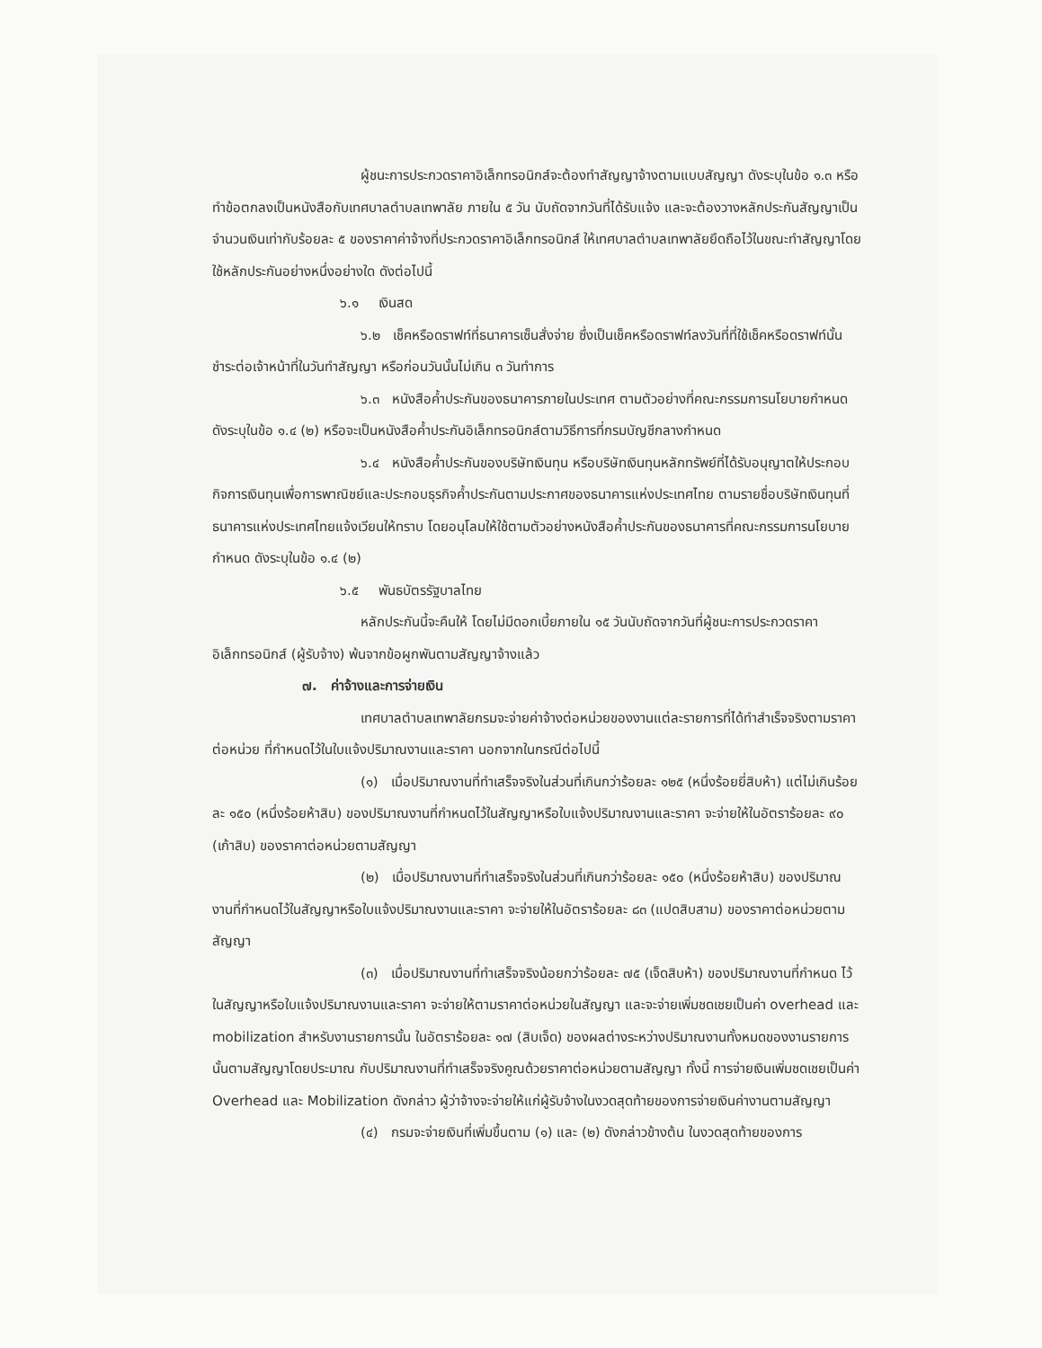ผู้ชนะการประกวดราคาอิเล็กทรอนิกส์จะต้องทำสัญญาจ้างตามแบบสัญญา ดังระบุในข้อ ๑.๓ หรือทำข้อตกลงเป็นหนังสือกับเทศบาลตำบลเทพาลัย ภายใน ๕ วัน นับถัดจากวันที่ได้รับแจ้ง และจะต้องวางหลักประกันสัญญาเป็นจำนวนเงินเท่ากับร้อยละ ๕ ของราคาค่าจ้างที่ประกวดราคาอิเล็กทรอนิกส์ ให้เทศบาลตำบลเทพาลัยยึดถือไว้ในขณะทำสัญญาโดยใช้หลักประกันอย่างหนึ่งอย่างใด ดังต่อไปนี้
๖.๑ เงินสด
๖.๒ เช็คหรือดราฟท์ที่ธนาคารเซ็นสั่งจ่าย ซึ่งเป็นเช็คหรือดราฟท์ลงวันที่ที่ใช้เช็คหรือดราฟท์นั้น ชำระต่อเจ้าหน้าที่ในวันทำสัญญา หรือก่อนวันนั้นไม่เกิน ๓ วันทำการ
๖.๓ หนังสือค้ำประกันของธนาคารภายในประเทศ ตามตัวอย่างที่คณะกรรมการนโยบายกำหนด ดังระบุในข้อ ๑.๔ (๒) หรือจะเป็นหนังสือค้ำประกันอิเล็กทรอนิกส์ตามวิธีการที่กรมบัญชีกลางกำหนด
๖.๔ หนังสือค้ำประกันของบริษัทเงินทุน หรือบริษัทเงินทุนหลักทรัพย์ที่ได้รับอนุญาตให้ประกอบกิจการเงินทุนเพื่อการพาณิชย์และประกอบธุรกิจค้ำประกันตามประกาศของธนาคารแห่งประเทศไทย ตามรายชื่อบริษัทเงินทุนที่ธนาคารแห่งประเทศไทยแจ้งเวียนให้ทราบ โดยอนุโลมให้ใช้ตามตัวอย่างหนังสือค้ำประกันของธนาคารที่คณะกรรมการนโยบายกำหนด ดังระบุในข้อ ๑.๔ (๒)
๖.๕ พันธบัตรรัฐบาลไทย
หลักประกันนี้จะคืนให้ โดยไม่มีดอกเบี้ยภายใน ๑๕ วันนับถัดจากวันที่ผู้ชนะการประกวดราคาอิเล็กทรอนิกส์ (ผู้รับจ้าง) พ้นจากข้อผูกพันตามสัญญาจ้างแล้ว
๗. ค่าจ้างและการจ่ายเงิน
เทศบาลตำบลเทพาลัยกรมจะจ่ายค่าจ้างต่อหน่วยของงานแต่ละรายการที่ได้ทำสำเร็จจริงตามราคาต่อหน่วย ที่กำหนดไว้ในใบแจ้งปริมาณงานและราคา นอกจากในกรณีต่อไปนี้
(๑) เมื่อปริมาณงานที่ทำเสร็จจริงในส่วนที่เกินกว่าร้อยละ ๑๒๕ (หนึ่งร้อยยี่สิบห้า) แต่ไม่เกินร้อยละ ๑๕๐ (หนึ่งร้อยห้าสิบ) ของปริมาณงานที่กำหนดไว้ในสัญญาหรือใบแจ้งปริมาณงานและราคา จะจ่ายให้ในอัตราร้อยละ ๙๐ (เก้าสิบ) ของราคาต่อหน่วยตามสัญญา
(๒) เมื่อปริมาณงานที่ทำเสร็จจริงในส่วนที่เกินกว่าร้อยละ ๑๕๐ (หนึ่งร้อยห้าสิบ) ของปริมาณงานที่กำหนดไว้ในสัญญาหรือใบแจ้งปริมาณงานและราคา จะจ่ายให้ในอัตราร้อยละ ๘๓ (แปดสิบสาม) ของราคาต่อหน่วยตามสัญญา
(๓) เมื่อปริมาณงานที่ทำเสร็จจริงน้อยกว่าร้อยละ ๗๕ (เจ็ดสิบห้า) ของปริมาณงานที่กำหนด ไว้ในสัญญาหรือใบแจ้งปริมาณงานและราคา จะจ่ายให้ตามราคาต่อหน่วยในสัญญา และจะจ่ายเพิ่มชดเชยเป็นค่า overhead และ mobilization สำหรับงานรายการนั้น ในอัตราร้อยละ ๑๗ (สิบเจ็ด) ของผลต่างระหว่างปริมาณงานทั้งหมดของงานรายการนั้นตามสัญญาโดยประมาณ กับปริมาณงานที่ทำเสร็จจริงคูณด้วยราคาต่อหน่วยตามสัญญา ทั้งนี้ การจ่ายเงินเพิ่มชดเชยเป็นค่า Overhead และ Mobilization ดังกล่าว ผู้ว่าจ้างจะจ่ายให้แก่ผู้รับจ้างในงวดสุดท้ายของการจ่ายเงินค่างานตามสัญญา
(๔) กรมจะจ่ายเงินที่เพิ่มขึ้นตาม (๑) และ (๒) ดังกล่าวข้างต้น ในงวดสุดท้ายของการ